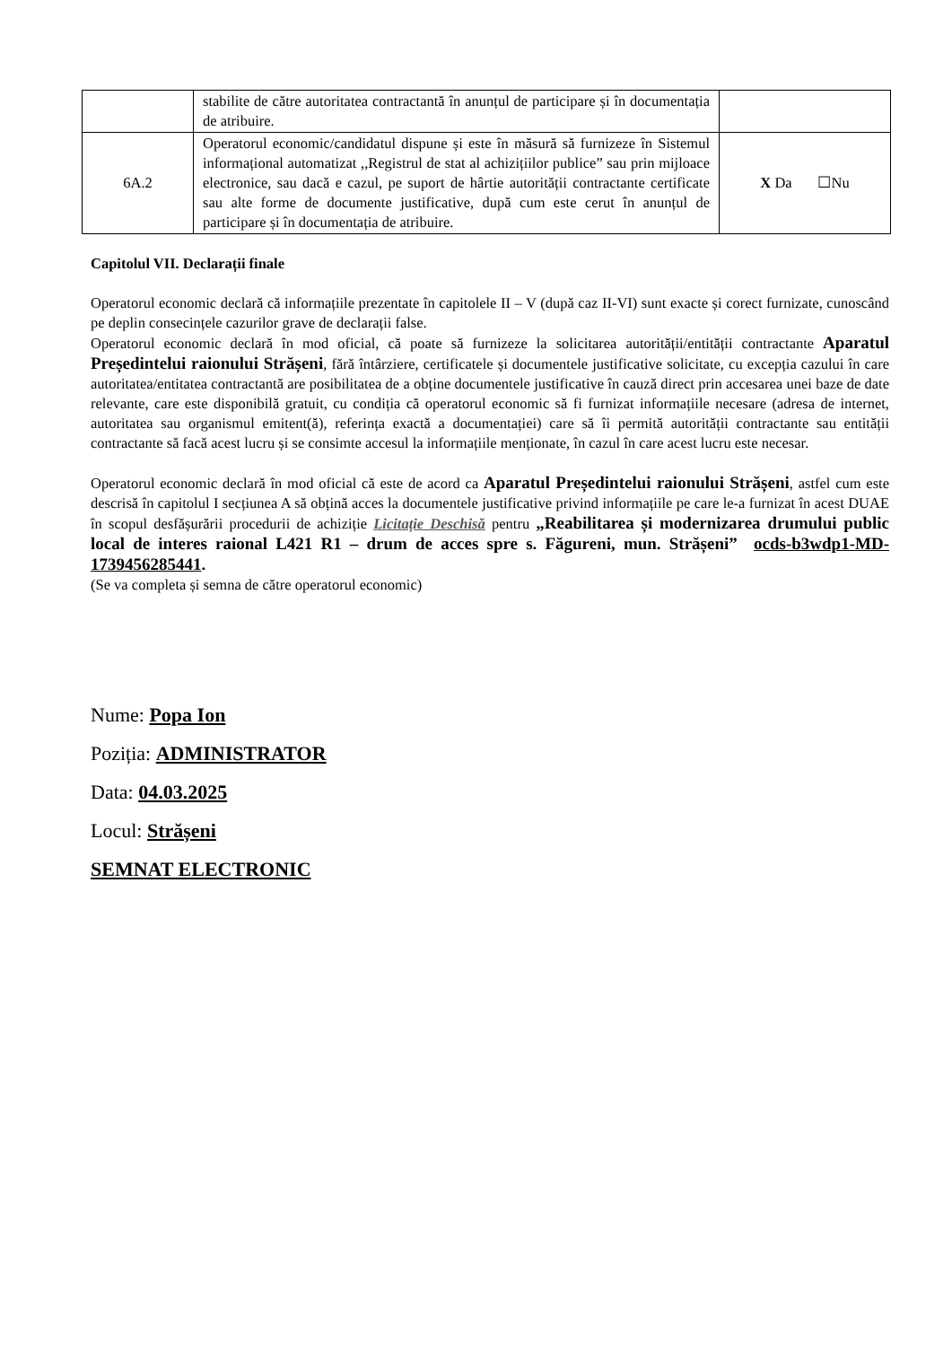| | stabilite de către autoritatea contractantă în anunțul de participare și în documentația de atribuire. | |
| 6A.2 | Operatorul economic/candidatul dispune și este în măsură să furnizeze în Sistemul informațional automatizat ,,Registrul de stat al achizițiilor publice” sau prin mijloace electronice, sau dacă e cazul, pe suport de hârtie autorității contractante certificate sau alte forme de documente justificative, după cum este cerut în anunțul de participare și în documentația de atribuire. | X Da ☐Nu |
Capitolul VII. Declarații finale
Operatorul economic declară că informațiile prezentate în capitolele II – V (după caz II-VI) sunt exacte și corect furnizate, cunoscând pe deplin consecințele cazurilor grave de declarații false.
Operatorul economic declară în mod oficial, că poate să furnizeze la solicitarea autorității/entității contractante Aparatul Președintelui raionului Strășeni, fără întârziere, certificatele și documentele justificative solicitate, cu excepția cazului în care autoritatea/entitatea contractantă are posibilitatea de a obține documentele justificative în cauză direct prin accesarea unei baze de date relevante, care este disponibilă gratuit, cu condiția că operatorul economic să fi furnizat informațiile necesare (adresa de internet, autoritatea sau organismul emitent(ă), referința exactă a documentației) care să îi permită autorității contractante sau entității contractante să facă acest lucru și se consimte accesul la informațiile menționate, în cazul în care acest lucru este necesar.
Operatorul economic declară în mod oficial că este de acord ca Aparatul Președintelui raionului Strășeni, astfel cum este descrisă în capitolul I secțiunea A să obțină acces la documentele justificative privind informațiile pe care le-a furnizat în acest DUAE în scopul desfășurării procedurii de achiziție Licitație Deschisă pentru „Reabilitarea și modernizarea drumului public local de interes raional L421 R1 – drum de acces spre s. Făgureni, mun. Strășeni” ocds-b3wdp1-MD-1739456285441.
(Se va completa și semna de către operatorul economic)
Nume: Popa Ion
Poziția: ADMINISTRATOR
Data: 04.03.2025
Locul: Strășeni
SEMNAT ELECTRONIC